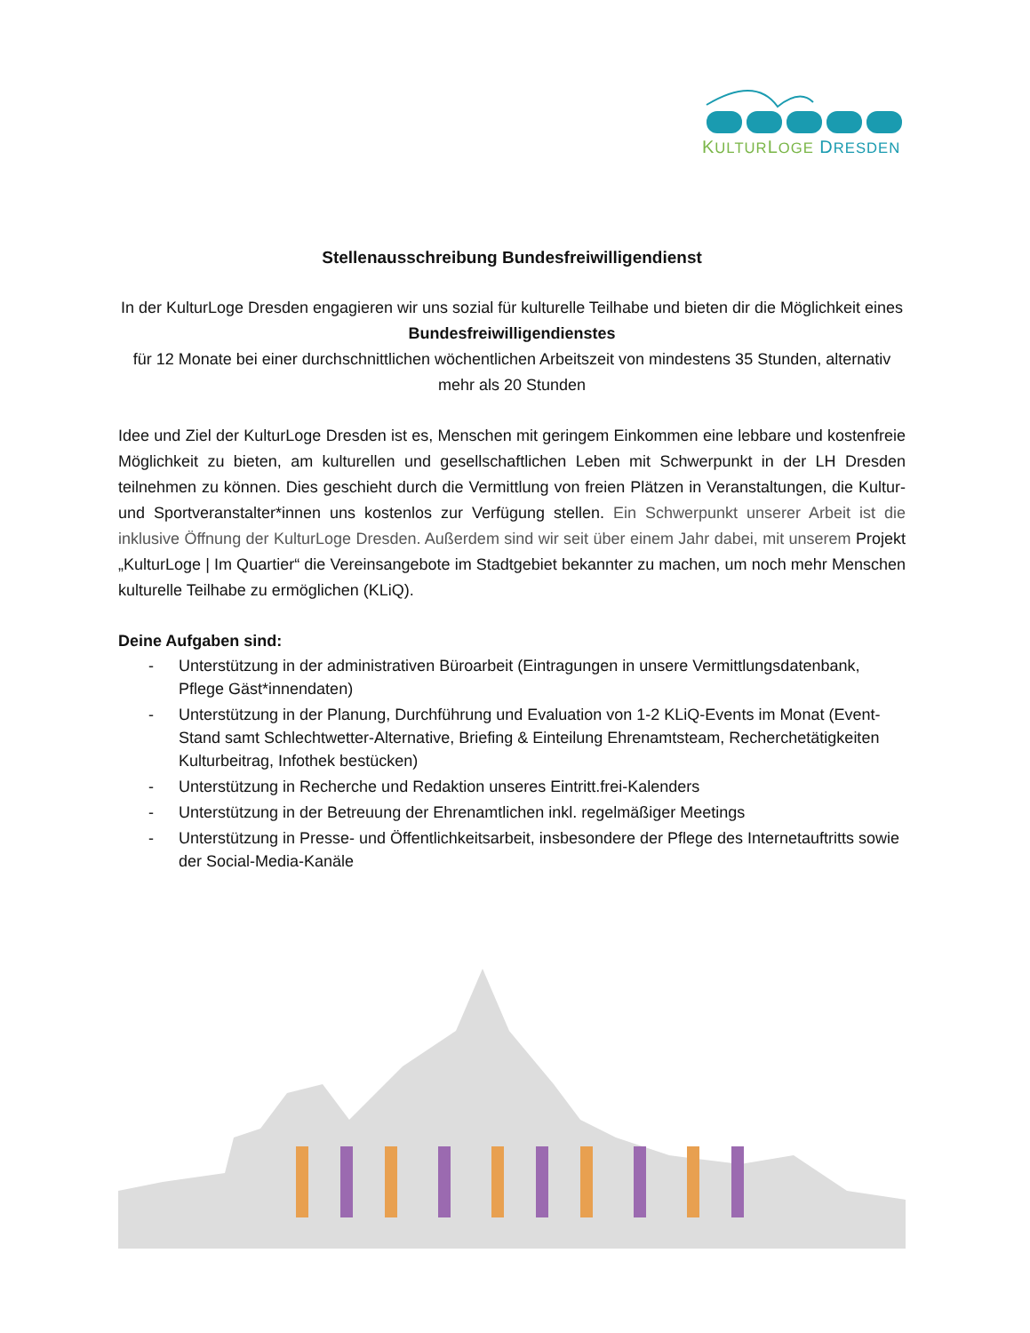KULTURLOGE DRESDEN
Stellenausschreibung Bundesfreiwilligendienst
In der KulturLoge Dresden engagieren wir uns sozial für kulturelle Teilhabe und bieten dir die Möglichkeit eines
Bundesfreiwilligendienstes
für 12 Monate bei einer durchschnittlichen wöchentlichen Arbeitszeit von mindestens 35 Stunden, alternativ mehr als 20 Stunden
Idee und Ziel der KulturLoge Dresden ist es, Menschen mit geringem Einkommen eine lebbare und kostenfreie Möglichkeit zu bieten, am kulturellen und gesellschaftlichen Leben mit Schwerpunkt in der LH Dresden teilnehmen zu können. Dies geschieht durch die Vermittlung von freien Plätzen in Veranstaltungen, die Kultur- und Sportveranstalter*innen uns kostenlos zur Verfügung stellen. Ein Schwerpunkt unserer Arbeit ist die inklusive Öffnung der KulturLoge Dresden. Außerdem sind wir seit über einem Jahr dabei, mit unserem Projekt „KulturLoge | Im Quartier“ die Vereinsangebote im Stadtgebiet bekannter zu machen, um noch mehr Menschen kulturelle Teilhabe zu ermöglichen (KLiQ).
Deine Aufgaben sind:
- Unterstützung in der administrativen Büroarbeit (Eintragungen in unsere Vermittlungsdatenbank, Pflege Gäst*innendaten)
- Unterstützung in der Planung, Durchführung und Evaluation von 1-2 KLiQ-Events im Monat (Event-Stand samt Schlechtwetter-Alternative, Briefing & Einteilung Ehrenamtsteam, Recherchetätigkeiten Kulturbeitrag, Infothek bestücken)
- Unterstützung in Recherche und Redaktion unseres Eintritt.frei-Kalenders
- Unterstützung in der Betreuung der Ehrenamtlichen inkl. regelmäßiger Meetings
- Unterstützung in Presse- und Öffentlichkeitsarbeit, insbesondere der Pflege des Internetauftritts sowie der Social-Media-Kanäle